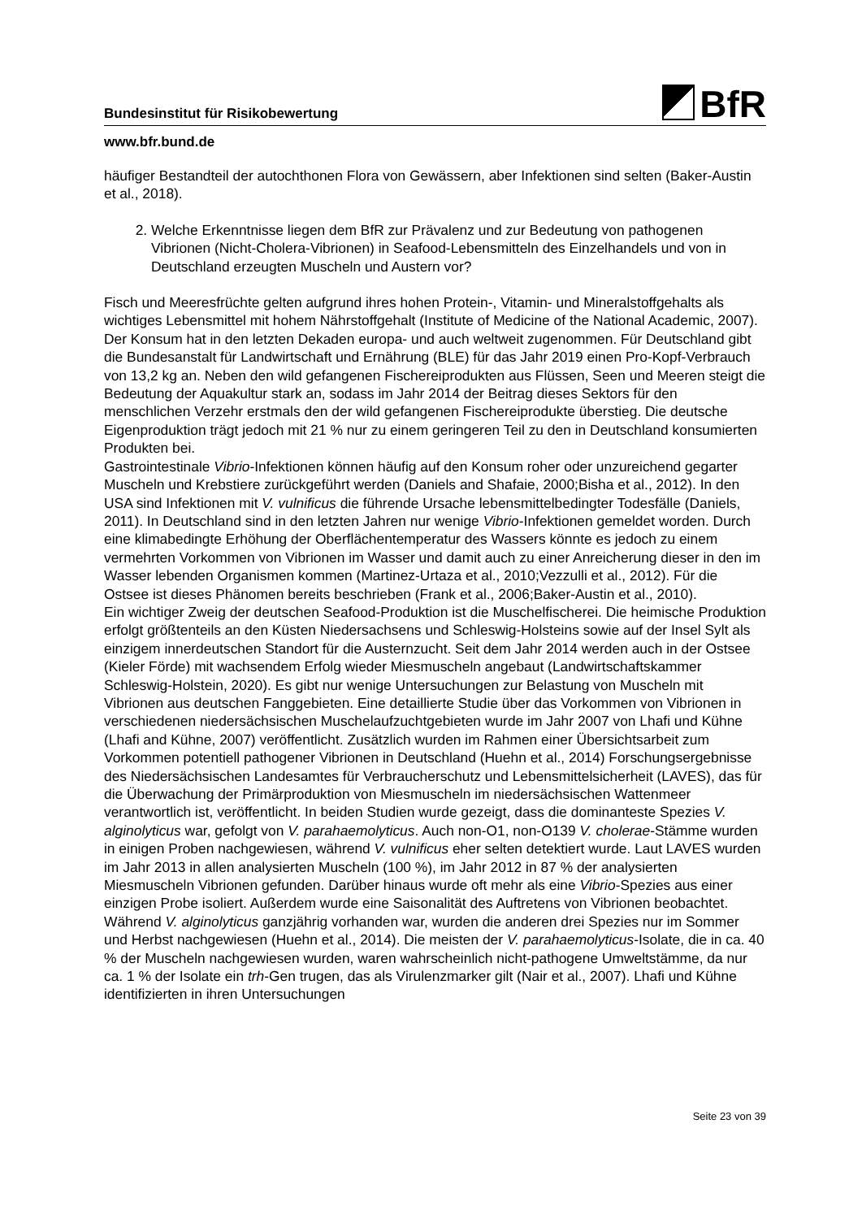Bundesinstitut für Risikobewertung BfR
www.bfr.bund.de
häufiger Bestandteil der autochthonen Flora von Gewässern, aber Infektionen sind selten (Baker-Austin et al., 2018).
2. Welche Erkenntnisse liegen dem BfR zur Prävalenz und zur Bedeutung von pathogenen Vibrionen (Nicht-Cholera-Vibrionen) in Seafood-Lebensmitteln des Einzelhandels und von in Deutschland erzeugten Muscheln und Austern vor?
Fisch und Meeresfrüchte gelten aufgrund ihres hohen Protein-, Vitamin- und Mineralstoffgehalts als wichtiges Lebensmittel mit hohem Nährstoffgehalt (Institute of Medicine of the National Academic, 2007). Der Konsum hat in den letzten Dekaden europa- und auch weltweit zugenommen. Für Deutschland gibt die Bundesanstalt für Landwirtschaft und Ernährung (BLE) für das Jahr 2019 einen Pro-Kopf-Verbrauch von 13,2 kg an. Neben den wild gefangenen Fischereiprodukten aus Flüssen, Seen und Meeren steigt die Bedeutung der Aquakultur stark an, sodass im Jahr 2014 der Beitrag dieses Sektors für den menschlichen Verzehr erstmals den der wild gefangenen Fischereiprodukte überstieg. Die deutsche Eigenproduktion trägt jedoch mit 21 % nur zu einem geringeren Teil zu den in Deutschland konsumierten Produkten bei.
Gastrointestinale Vibrio-Infektionen können häufig auf den Konsum roher oder unzureichend gegarter Muscheln und Krebstiere zurückgeführt werden (Daniels and Shafaie, 2000;Bisha et al., 2012). In den USA sind Infektionen mit V. vulnificus die führende Ursache lebensmittelbedingter Todesfälle (Daniels, 2011). In Deutschland sind in den letzten Jahren nur wenige Vibrio-Infektionen gemeldet worden. Durch eine klimabedingte Erhöhung der Oberflächentemperatur des Wassers könnte es jedoch zu einem vermehrten Vorkommen von Vibrionen im Wasser und damit auch zu einer Anreicherung dieser in den im Wasser lebenden Organismen kommen (Martinez-Urtaza et al., 2010;Vezzulli et al., 2012). Für die Ostsee ist dieses Phänomen bereits beschrieben (Frank et al., 2006;Baker-Austin et al., 2010).
Ein wichtiger Zweig der deutschen Seafood-Produktion ist die Muschelfischerei. Die heimische Produktion erfolgt größtenteils an den Küsten Niedersachsens und Schleswig-Holsteins sowie auf der Insel Sylt als einzigem innerdeutschen Standort für die Austernzucht. Seit dem Jahr 2014 werden auch in der Ostsee (Kieler Förde) mit wachsendem Erfolg wieder Miesmuscheln angebaut (Landwirtschaftskammer Schleswig-Holstein, 2020). Es gibt nur wenige Untersuchungen zur Belastung von Muscheln mit Vibrionen aus deutschen Fanggebieten. Eine detaillierte Studie über das Vorkommen von Vibrionen in verschiedenen niedersächsischen Muschelaufzuchtgebieten wurde im Jahr 2007 von Lhafi und Kühne (Lhafi and Kühne, 2007) veröffentlicht. Zusätzlich wurden im Rahmen einer Übersichtsarbeit zum Vorkommen potentiell pathogener Vibrionen in Deutschland (Huehn et al., 2014) Forschungsergebnisse des Niedersächsischen Landesamtes für Verbraucherschutz und Lebensmittelsicherheit (LAVES), das für die Überwachung der Primärproduktion von Miesmuscheln im niedersächsischen Wattenmeer verantwortlich ist, veröffentlicht. In beiden Studien wurde gezeigt, dass die dominanteste Spezies V. alginolyticus war, gefolgt von V. parahaemolyticus. Auch non-O1, non-O139 V. cholerae-Stämme wurden in einigen Proben nachgewiesen, während V. vulnificus eher selten detektiert wurde. Laut LAVES wurden im Jahr 2013 in allen analysierten Muscheln (100 %), im Jahr 2012 in 87 % der analysierten Miesmuscheln Vibrionen gefunden. Darüber hinaus wurde oft mehr als eine Vibrio-Spezies aus einer einzigen Probe isoliert. Außerdem wurde eine Saisonalität des Auftretens von Vibrionen beobachtet. Während V. alginolyticus ganzjährig vorhanden war, wurden die anderen drei Spezies nur im Sommer und Herbst nachgewiesen (Huehn et al., 2014). Die meisten der V. parahaemolyticus-Isolate, die in ca. 40 % der Muscheln nachgewiesen wurden, waren wahrscheinlich nicht-pathogene Umweltstämme, da nur ca. 1 % der Isolate ein trh-Gen trugen, das als Virulenzmarker gilt (Nair et al., 2007). Lhafi und Kühne identifizierten in ihren Untersuchungen
Seite 23 von 39